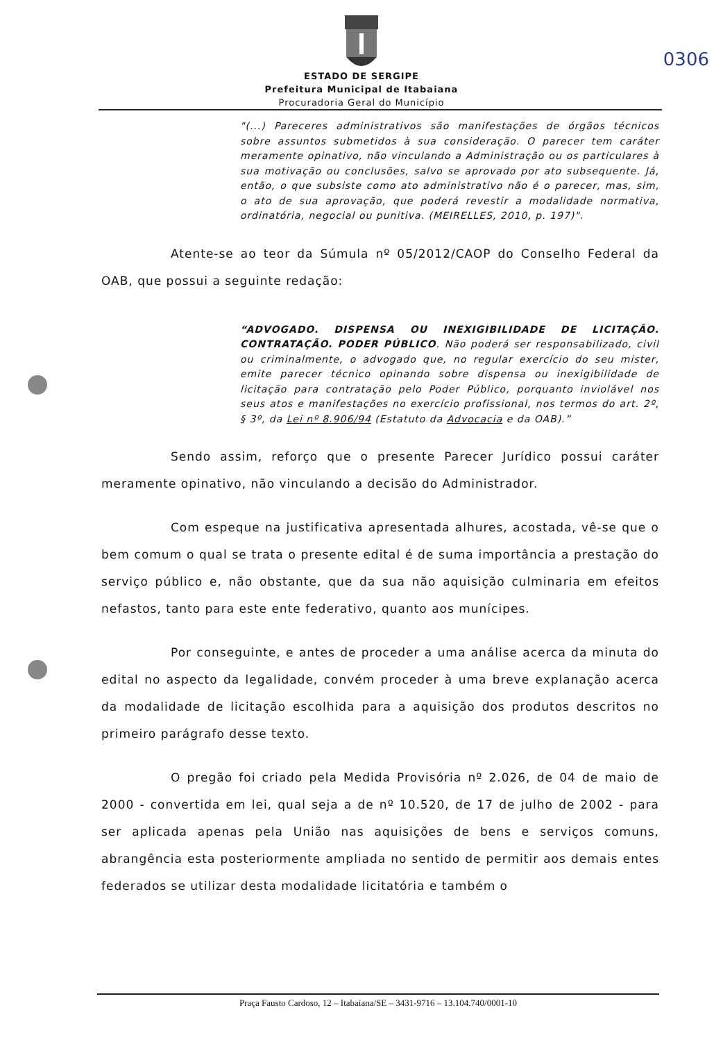0306
ESTADO DE SERGIPE
Prefeitura Municipal de Itabaiana
Procuradoria Geral do Município
"(...) Pareceres administrativos são manifestações de órgãos técnicos sobre assuntos submetidos à sua consideração. O parecer tem caráter meramente opinativo, não vinculando a Administração ou os particulares à sua motivação ou conclusões, salvo se aprovado por ato subsequente. Já, então, o que subsiste como ato administrativo não é o parecer, mas, sim, o ato de sua aprovação, que poderá revestir a modalidade normativa, ordinatória, negocial ou punitiva. (MEIRELLES, 2010, p. 197)".
Atente-se ao teor da Súmula nº 05/2012/CAOP do Conselho Federal da OAB, que possui a seguinte redação:
“ADVOGADO. DISPENSA OU INEXIGIBILIDADE DE LICITAÇÃO. CONTRATAÇÃO. PODER PÚBLICO. Não poderá ser responsabilizado, civil ou criminalmente, o advogado que, no regular exercício do seu mister, emite parecer técnico opinando sobre dispensa ou inexigibilidade de licitação para contratação pelo Poder Público, porquanto inviolável nos seus atos e manifestações no exercício profissional, nos termos do art. 2º, § 3º, da Lei nº 8.906/94 (Estatuto da Advocacia e da OAB).”
Sendo assim, reforço que o presente Parecer Jurídico possui caráter meramente opinativo, não vinculando a decisão do Administrador.
Com espeque na justificativa apresentada alhures, acostada, vê-se que o bem comum o qual se trata o presente edital é de suma importância a prestação do serviço público e, não obstante, que da sua não aquisição culminaria em efeitos nefastos, tanto para este ente federativo, quanto aos munícipes.
Por conseguinte, e antes de proceder a uma análise acerca da minuta do edital no aspecto da legalidade, convém proceder à uma breve explanação acerca da modalidade de licitação escolhida para a aquisição dos produtos descritos no primeiro parágrafo desse texto.
O pregão foi criado pela Medida Provisória nº 2.026, de 04 de maio de 2000 - convertida em lei, qual seja a de nº 10.520, de 17 de julho de 2002 - para ser aplicada apenas pela União nas aquisições de bens e serviços comuns, abrangência esta posteriormente ampliada no sentido de permitir aos demais entes federados se utilizar desta modalidade licitatória e também o
Praça Fausto Cardoso, 12 – Itabaiana/SE – 3431-9716 – 13.104.740/0001-10